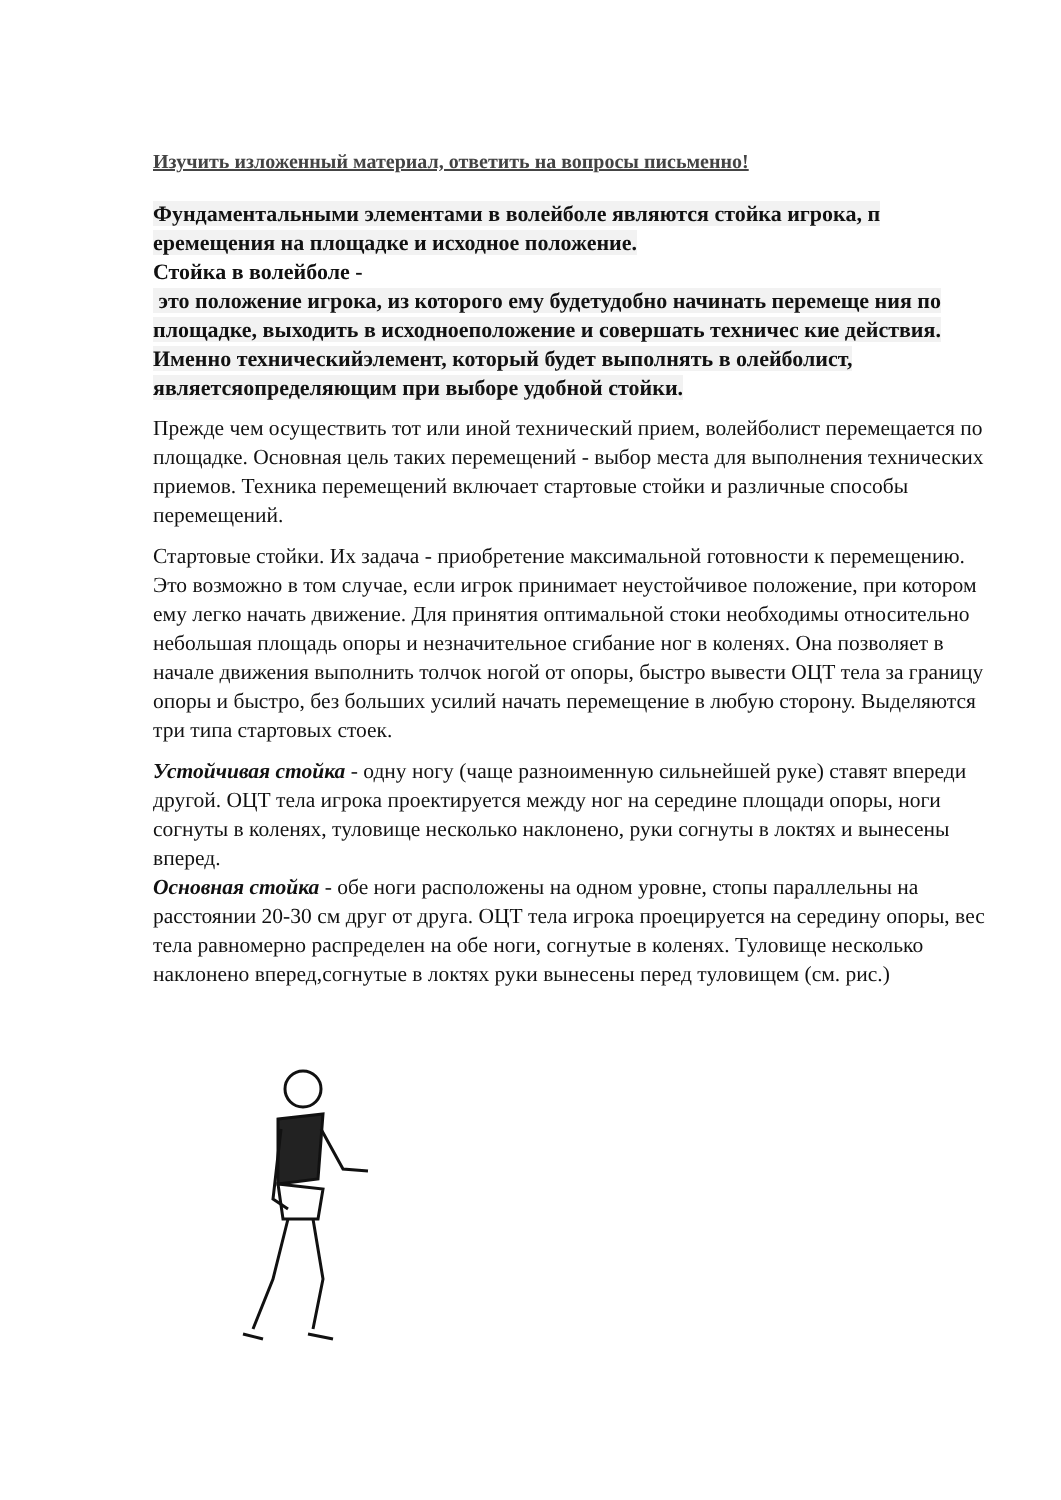Изучить изложенный материал, ответить на вопросы письменно!
Фундаментальными элементами в волейболе являются стойка игрока, п еремещения на площадке и исходное положение.
Стойка в волейболе -
это положение игрока, из которого ему будетудобно начинать перемеще ния по площадке, выходить в исходноеположение и совершать техничес кие действия. Именно техническийэлемент, который будет выполнять в олейболист, являетсяопределяющим при выборе удобной стойки.
Прежде чем осуществить тот или иной технический прием, волейболист перемещается по площадке. Основная цель таких перемещений - выбор места для выполнения технических приемов. Техника перемещений включает стартовые стойки и различные способы перемещений.
Стартовые стойки. Их задача - приобретение максимальной готовности к перемещению. Это возможно в том случае, если игрок принимает неустойчивое положение, при котором ему легко начать движение. Для принятия оптимальной стоки необходимы относительно небольшая площадь опоры и незначительное сгибание ног в коленях. Она позволяет в начале движения выполнить толчок ногой от опоры, быстро вывести ОЦТ тела за границу опоры и быстро, без больших усилий начать перемещение в любую сторону. Выделяются три типа стартовых стоек.
Устойчивая стойка - одну ногу (чаще разноименную сильнейшей руке) ставят впереди другой. ОЦТ тела игрока проектируется между ног на середине площади опоры, ноги согнуты в коленях, туловище несколько наклонено, руки согнуты в локтях и вынесены вперед.
Основная стойка - обе ноги расположены на одном уровне, стопы параллельны на расстоянии 20-30 см друг от друга. ОЦТ тела игрока проецируется на середину опоры, вес тела равномерно распределен на обе ноги, согнутые в коленях. Туловище несколько наклонено вперед,согнутые в локтях руки вынесены перед туловищем (см. рис.)